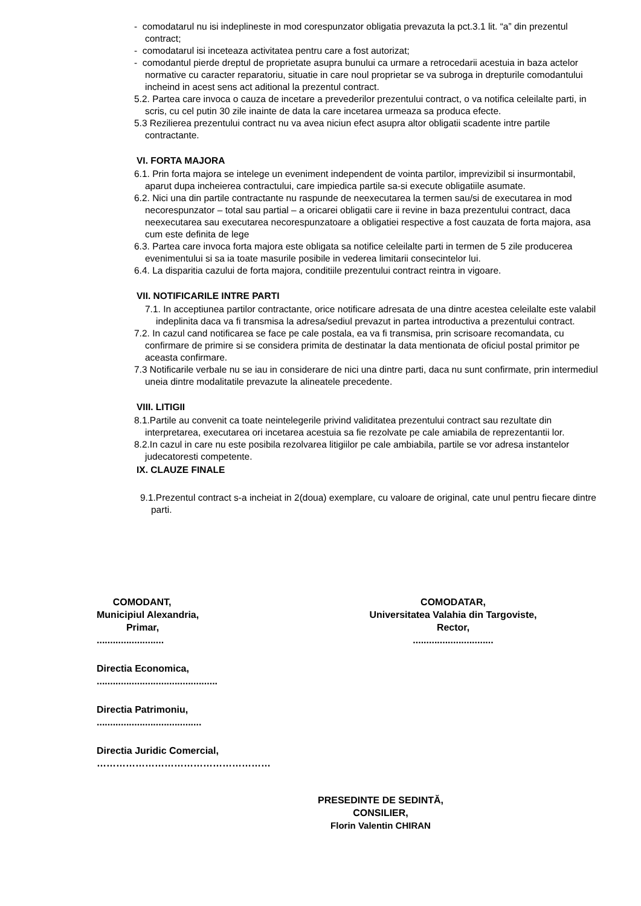- comodatarul nu isi indeplineste in mod corespunzator obligatia prevazuta la pct.3.1 lit. “a” din prezentul contract;
- comodatarul isi inceteaza activitatea pentru care a fost autorizat;
- comodantul pierde dreptul de proprietate asupra bunului ca urmare a retrocedarii acestuia in baza actelor normative cu caracter reparatoriu, situatie in care noul proprietar se va subroga in drepturile comodantului incheind in acest sens act aditional la prezentul contract.
5.2. Partea care invoca o cauza de incetare a prevederilor prezentului contract, o va notifica celeilalte parti, in scris, cu cel putin 30 zile inainte de data la care incetarea urmeaza sa produca efecte.
5.3 Rezilierea prezentului contract nu va avea niciun efect asupra altor obligatii scadente intre partile contractante.
VI. FORTA MAJORA
6.1. Prin forta majora se intelege un eveniment independent de vointa partilor, imprevizibil si insurmontabil, aparut dupa incheierea contractului, care impiedica partile sa-si execute obligatiile asumate.
6.2. Nici una din partile contractante nu raspunde de neexecutarea la termen sau/si de executarea in mod necorespunzator – total sau partial – a oricarei obligatii care ii revine in baza prezentului contract, daca neexecutarea sau executarea necorespunzatoare a obligatiei respective a fost cauzata de forta majora, asa cum este definita de lege
6.3. Partea care invoca forta majora este obligata sa notifice celeilalte parti in termen de 5 zile producerea evenimentului si sa ia toate masurile posibile in vederea limitarii consecintelor lui.
6.4. La disparitia cazului de forta majora, conditiile prezentului contract reintra in vigoare.
VII. NOTIFICARILE INTRE PARTI
7.1. In acceptiunea partilor contractante, orice notificare adresata de una dintre acestea celeilalte este valabil indeplinita daca va fi transmisa la adresa/sediul prevazut in partea introductiva a prezentului contract.
7.2. In cazul cand notificarea se face pe cale postala, ea va fi transmisa, prin scrisoare recomandata, cu confirmare de primire si se considera primita de destinatar la data mentionata de oficiul postal primitor pe aceasta confirmare.
7.3 Notificarile verbale nu se iau in considerare de nici una dintre parti, daca nu sunt confirmate, prin intermediul uneia dintre modalitatile prevazute la alineatele precedente.
VIII. LITIGII
8.1.Partile au convenit ca toate neintelegerile privind validitatea prezentului contract sau rezultate din interpretarea, executarea ori incetarea acestuia sa fie rezolvate pe cale amiabila de reprezentantii lor.
8.2.In cazul in care nu este posibila rezolvarea litigiilor pe cale ambiabila, partile se vor adresa instantelor judecatoresti competente.
IX. CLAUZE FINALE
9.1.Prezentul contract s-a incheiat in 2(doua) exemplare, cu valoare de original, cate unul pentru fiecare dintre parti.
COMODANT,
Municipiul Alexandria,
Primar,
.........................
COMODATAR,
Universitatea Valahia din Targoviste,
Rector,
..............................
Directia Economica,
.............................................
Directia Patrimoniu,
.......................................
Directia Juridic Comercial,
………………………………………………
PRESEDINTE DE SEDINTĂ,
CONSILIER,
Florin Valentin CHIRAN